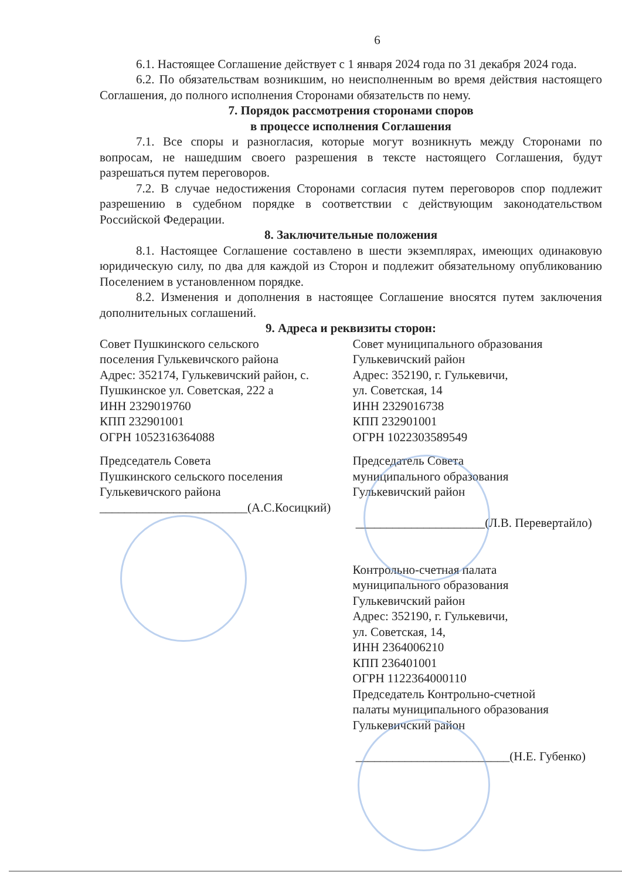6
6.1. Настоящее Соглашение действует с 1 января 2024 года по 31 декабря 2024 года.
6.2. По обязательствам возникшим, но неисполненным во время действия настоящего Соглашения, до полного исполнения Сторонами обязательств по нему.
7. Порядок рассмотрения сторонами споров
в процессе исполнения Соглашения
7.1. Все споры и разногласия, которые могут возникнуть между Сторонами по вопросам, не нашедшим своего разрешения в тексте настоящего Соглашения, будут разрешаться путем переговоров.
7.2. В случае недостижения Сторонами согласия путем переговоров спор подлежит разрешению в судебном порядке в соответствии с действующим законодательством Российской Федерации.
8. Заключительные положения
8.1. Настоящее Соглашение составлено в шести экземплярах, имеющих одинаковую юридическую силу, по два для каждой из Сторон и подлежит обязательному опубликованию Поселением в установленном порядке.
8.2. Изменения и дополнения в настоящее Соглашение вносятся путем заключения дополнительных соглашений.
9. Адреса и реквизиты сторон:
Совет Пушкинского сельского
поселения Гулькевичского района
Адрес: 352174, Гулькевичский район, с. Пушкинское ул. Советская, 222 а
ИНН 2329019760
КПП 232901001
ОГРН 1052316364088
Председатель Совета
Пушкинского сельского поселения
Гулькевичского района
________________________(А.С.Косицкий)
Совет муниципального образования
Гулькевичский район
Адрес: 352190, г. Гулькевичи,
ул. Советская, 14
ИНН 2329016738
КПП 232901001
ОГРН 1022303589549
Председатель Совета
муниципального образования
Гулькевичский район
_____________________(Л.В. Перевертайло)
Контрольно-счетная палата
муниципального образования
Гулькевичский район
Адрес: 352190, г. Гулькевичи,
ул. Советская, 14,
ИНН 2364006210
КПП 236401001
ОГРН 1122364000110
Председатель Контрольно-счетной
палаты муниципального образования
Гулькевичский район
_________________________(Н.Е. Губенко)